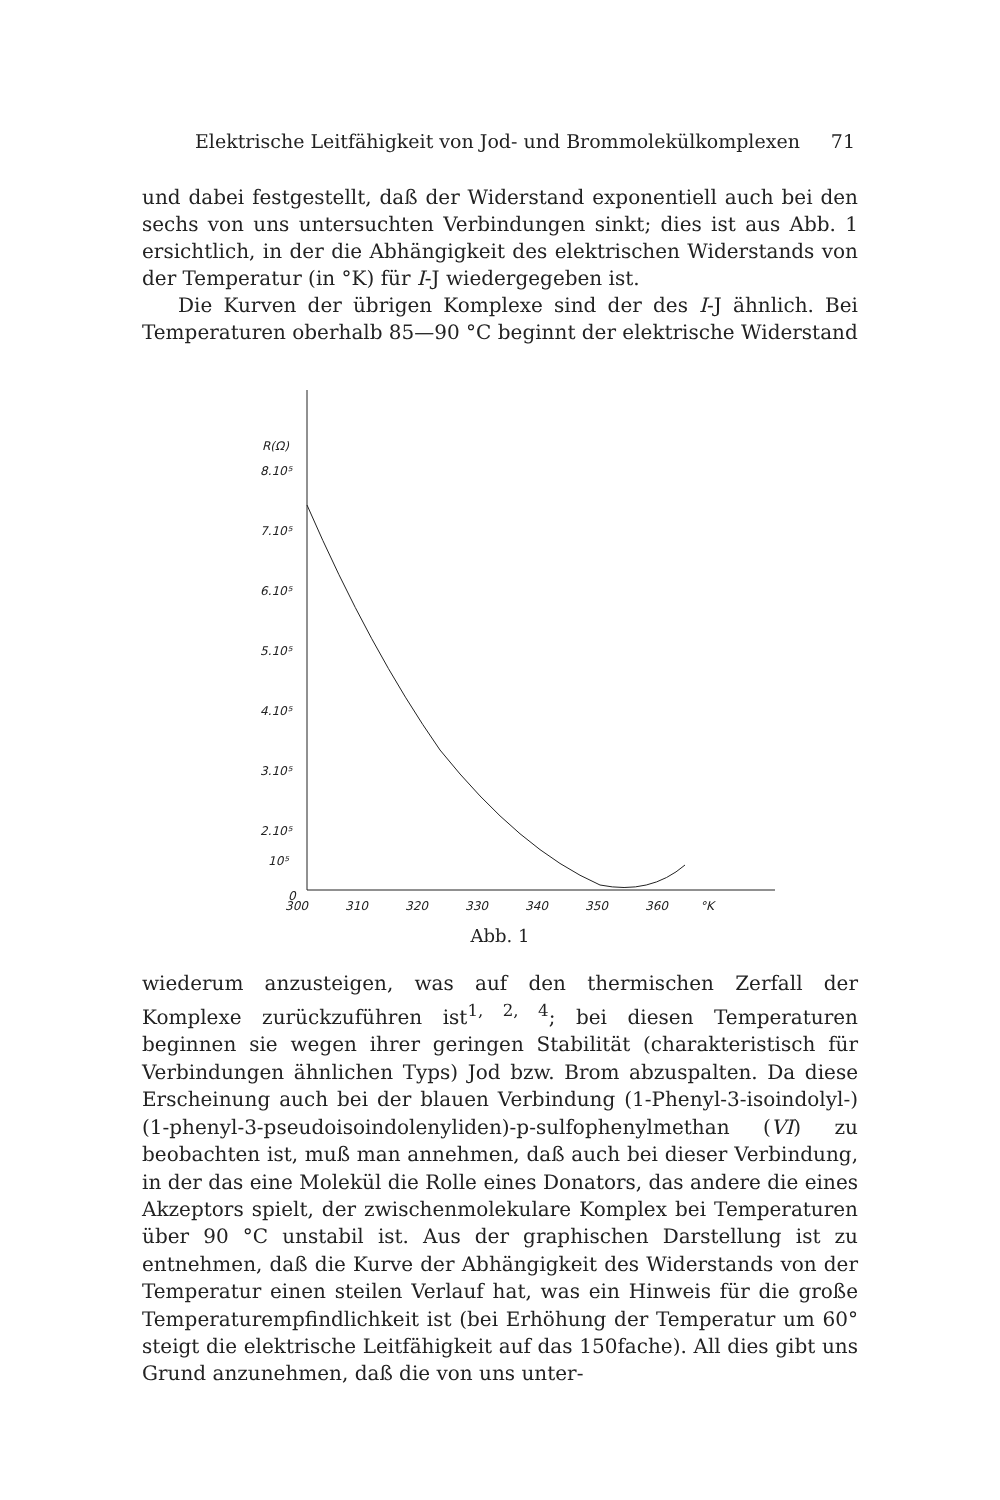Elektrische Leitfähigkeit von Jod- und Brommolekülkomplexen 71
und dabei festgestellt, daß der Widerstand exponentiell auch bei den sechs von uns untersuchten Verbindungen sinkt; dies ist aus Abb. 1 ersichtlich, in der die Abhängigkeit des elektrischen Widerstands von der Temperatur (in °K) für I-J wiedergegeben ist.
Die Kurven der übrigen Komplexe sind der des I-J ähnlich. Bei Temperaturen oberhalb 85—90 °C beginnt der elektrische Widerstand
R(Ω)
8.10⁵
7.10⁵
6.10⁵
5.10⁵
4.10⁵
3.10⁵
2.10⁵
10⁵
0
300
310
320
330
340
350
360
°K
Abb. 1
wiederum anzusteigen, was auf den thermischen Zerfall der Komplexe zurückzuführen ist<sup>1, 2, 4</sup>; bei diesen Temperaturen beginnen sie wegen ihrer geringen Stabilität (charakteristisch für Verbindungen ähnlichen Typs) Jod bzw. Brom abzuspalten. Da diese Erscheinung auch bei der blauen Verbindung (1-Phenyl-3-isoindolyl-)(1-phenyl-3-pseudoisoindolenyliden)-p-sulfophenylmethan (VI) zu beobachten ist, muß man annehmen, daß auch bei dieser Verbindung, in der das eine Molekül die Rolle eines Donators, das andere die eines Akzeptors spielt, der zwischenmolekulare Komplex bei Temperaturen über 90 °C unstabil ist. Aus der graphischen Darstellung ist zu entnehmen, daß die Kurve der Abhängigkeit des Widerstands von der Temperatur einen steilen Verlauf hat, was ein Hinweis für die große Temperaturempfindlichkeit ist (bei Erhöhung der Temperatur um 60° steigt die elektrische Leitfähigkeit auf das 150fache). All dies gibt uns Grund anzunehmen, daß die von uns unter-